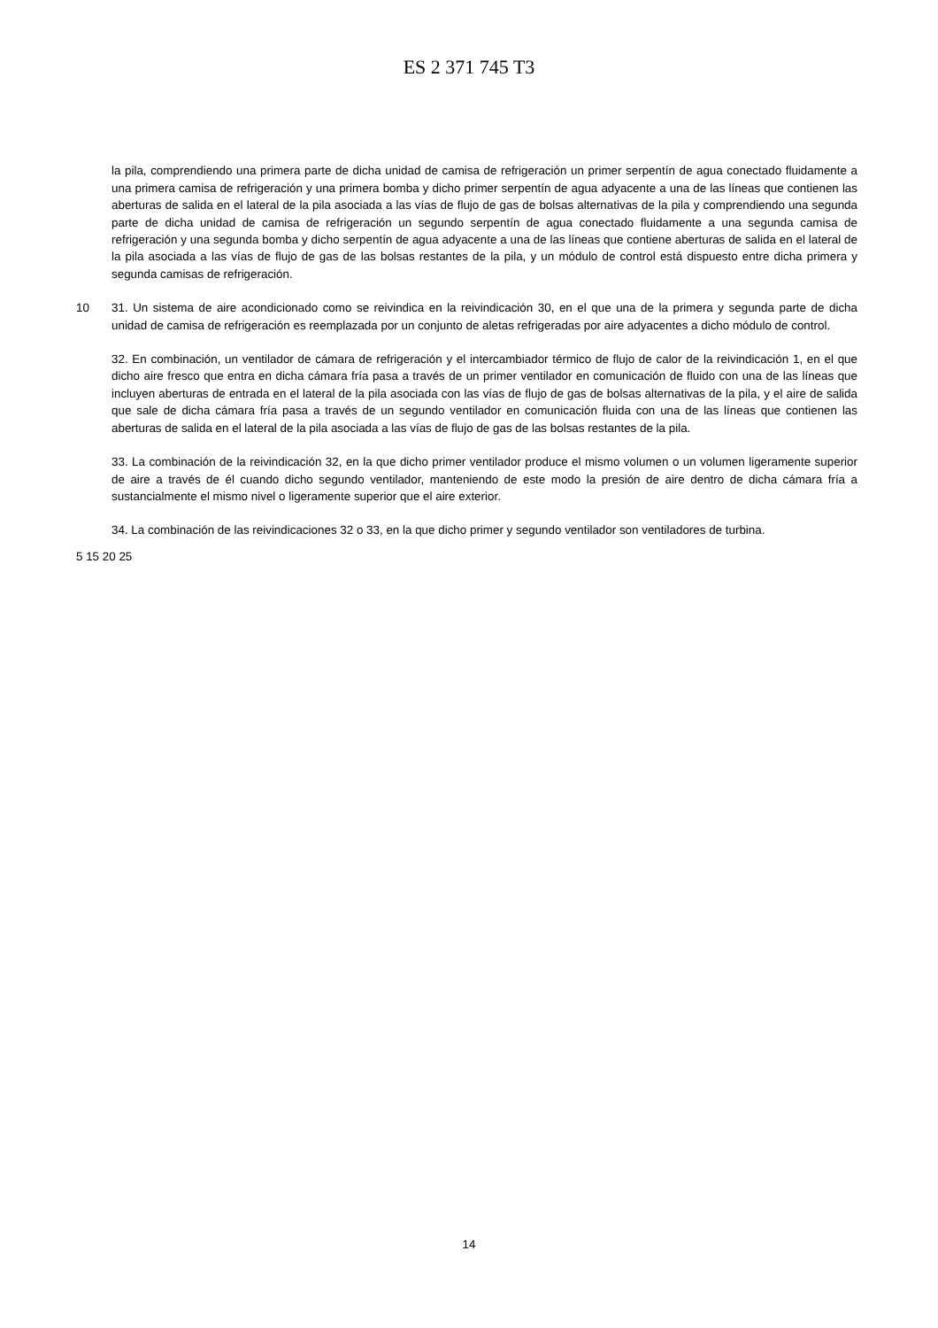ES 2 371 745 T3
la pila, comprendiendo una primera parte de dicha unidad de camisa de refrigeración un primer serpentín de agua conectado fluidamente a una primera camisa de refrigeración y una primera bomba y dicho primer serpentín de agua adyacente a una de las líneas que contienen las aberturas de salida en el lateral de la pila asociada a las vías de flujo de gas de bolsas alternativas de la pila y comprendiendo una segunda parte de dicha unidad de camisa de refrigeración un segundo serpentín de agua conectado fluidamente a una segunda camisa de refrigeración y una segunda bomba y dicho serpentín de agua adyacente a una de las líneas que contiene aberturas de salida en el lateral de la pila asociada a las vías de flujo de gas de las bolsas restantes de la pila, y un módulo de control está dispuesto entre dicha primera y segunda camisas de refrigeración.
10 31. Un sistema de aire acondicionado como se reivindica en la reivindicación 30, en el que una de la primera y segunda parte de dicha unidad de camisa de refrigeración es reemplazada por un conjunto de aletas refrigeradas por aire adyacentes a dicho módulo de control.
32. En combinación, un ventilador de cámara de refrigeración y el intercambiador térmico de flujo de calor de la reivindicación 1, en el que dicho aire fresco que entra en dicha cámara fría pasa a través de un primer ventilador en comunicación de fluido con una de las líneas que incluyen aberturas de entrada en el lateral de la pila asociada con las vías de flujo de gas de bolsas alternativas de la pila, y el aire de salida que sale de dicha cámara fría pasa a través de un segundo ventilador en comunicación fluida con una de las líneas que contienen las aberturas de salida en el lateral de la pila asociada a las vías de flujo de gas de las bolsas restantes de la pila.
33. La combinación de la reivindicación 32, en la que dicho primer ventilador produce el mismo volumen o un volumen ligeramente superior de aire a través de él cuando dicho segundo ventilador, manteniendo de este modo la presión de aire dentro de dicha cámara fría a sustancialmente el mismo nivel o ligeramente superior que el aire exterior.
34. La combinación de las reivindicaciones 32 o 33, en la que dicho primer y segundo ventilador son ventiladores de turbina.
5 15 20 25
14